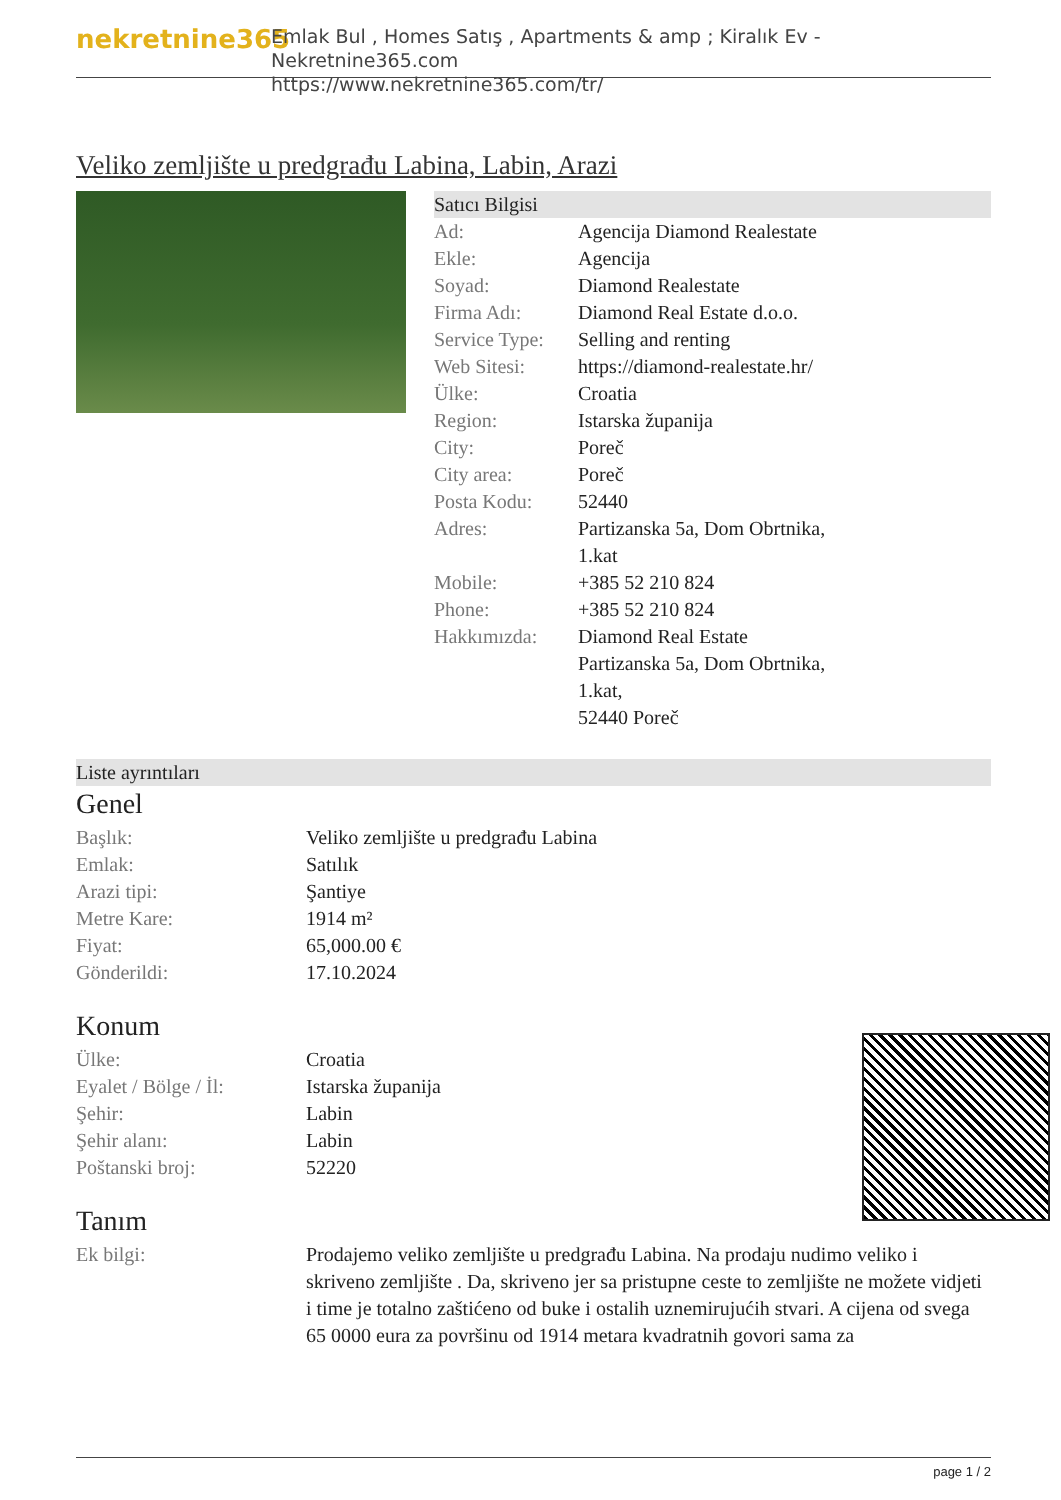nekretnine365
Emlak Bul , Homes Satış , Apartments & amp ; Kiralık Ev - Nekretnine365.com
https://www.nekretnine365.com/tr/
Veliko zemljište u predgrađu Labina, Labin, Arazi
Satıcı Bilgisi
| Ad: | Agencija Diamond Realestate |
| Ekle: | Agencija |
| Soyad: | Diamond Realestate |
| Firma Adı: | Diamond Real Estate d.o.o. |
| Service Type: | Selling and renting |
| Web Sitesi: | https://diamond-realestate.hr/ |
| Ülke: | Croatia |
| Region: | Istarska županija |
| City: | Poreč |
| City area: | Poreč |
| Posta Kodu: | 52440 |
| Adres: | Partizanska 5a, Dom Obrtnika, 1.kat |
| Mobile: | +385 52 210 824 |
| Phone: | +385 52 210 824 |
| Hakkımızda: | Diamond Real Estate Partizanska 5a, Dom Obrtnika, 1.kat, 52440 Poreč |
Liste ayrıntıları
Genel
| Başlık: | Veliko zemljište u predgrađu Labina |
| Emlak: | Satılık |
| Arazi tipi: | Şantiye |
| Metre Kare: | 1914 m² |
| Fiyat: | 65,000.00 € |
| Gönderildi: | 17.10.2024 |
Konum
| Ülke: | Croatia |
| Eyalet / Bölge / İl: | Istarska županija |
| Şehir: | Labin |
| Şehir alanı: | Labin |
| Poštanski broj: | 52220 |
Tanım
| Ek bilgi: | Prodajemo veliko zemljište u predgrađu Labina. Na prodaju nudimo veliko i skriveno zemljište . Da, skriveno jer sa pristupne ceste to zemljište ne možete vidjeti i time je totalno zaštićeno od buke i ostalih uznemirujućih stvari. A cijena od svega 65 0000 eura za površinu od 1914 metara kvadratnih govori sama za |
page 1 / 2